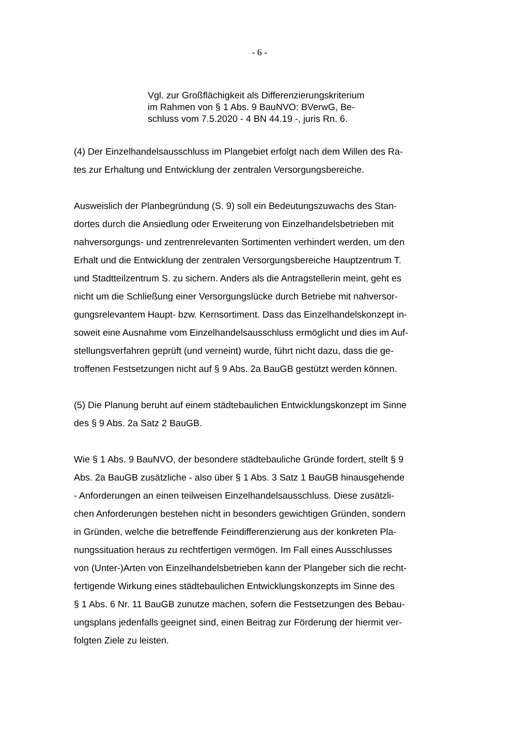- 6 -
Vgl. zur Großflächigkeit als Differenzierungskriterium
im Rahmen von § 1 Abs. 9 BauNVO: BVerwG, Be-
schluss vom 7.5.2020 - 4 BN 44.19 -, juris Rn. 6.
(4) Der Einzelhandelsausschluss im Plangebiet erfolgt nach dem Willen des Ra-
tes zur Erhaltung und Entwicklung der zentralen Versorgungsbereiche.
Ausweislich der Planbegründung (S. 9) soll ein Bedeutungszuwachs des Stan-
dortes durch die Ansiedlung oder Erweiterung von Einzelhandelsbetrieben mit
nahversorgungs- und zentrenrelevanten Sortimenten verhindert werden, um den
Erhalt und die Entwicklung der zentralen Versorgungsbereiche Hauptzentrum T.
und Stadtteilzentrum S. zu sichern. Anders als die Antragstellerin meint, geht es
nicht um die Schließung einer Versorgungslücke durch Betriebe mit nahversor-
gungsrelevantem Haupt- bzw. Kernsortiment. Dass das Einzelhandelskonzept in-
soweit eine Ausnahme vom Einzelhandelsausschluss ermöglicht und dies im Auf-
stellungsverfahren geprüft (und verneint) wurde, führt nicht dazu, dass die ge-
troffenen Festsetzungen nicht auf § 9 Abs. 2a BauGB gestützt werden können.
(5) Die Planung beruht auf einem städtebaulichen Entwicklungskonzept im Sinne
des § 9 Abs. 2a Satz 2 BauGB.
Wie § 1 Abs. 9 BauNVO, der besondere städtebauliche Gründe fordert, stellt § 9
Abs. 2a BauGB zusätzliche - also über § 1 Abs. 3 Satz 1 BauGB hinausgehende
- Anforderungen an einen teilweisen Einzelhandelsausschluss. Diese zusätzli-
chen Anforderungen bestehen nicht in besonders gewichtigen Gründen, sondern
in Gründen, welche die betreffende Feindifferenzierung aus der konkreten Pla-
nungssituation heraus zu rechtfertigen vermögen. Im Fall eines Ausschlusses
von (Unter-)Arten von Einzelhandelsbetrieben kann der Plangeber sich die recht-
fertigende Wirkung eines städtebaulichen Entwicklungskonzepts im Sinne des
§ 1 Abs. 6 Nr. 11 BauGB zunutze machen, sofern die Festsetzungen des Bebau-
ungsplans jedenfalls geeignet sind, einen Beitrag zur Förderung der hiermit ver-
folgten Ziele zu leisten.